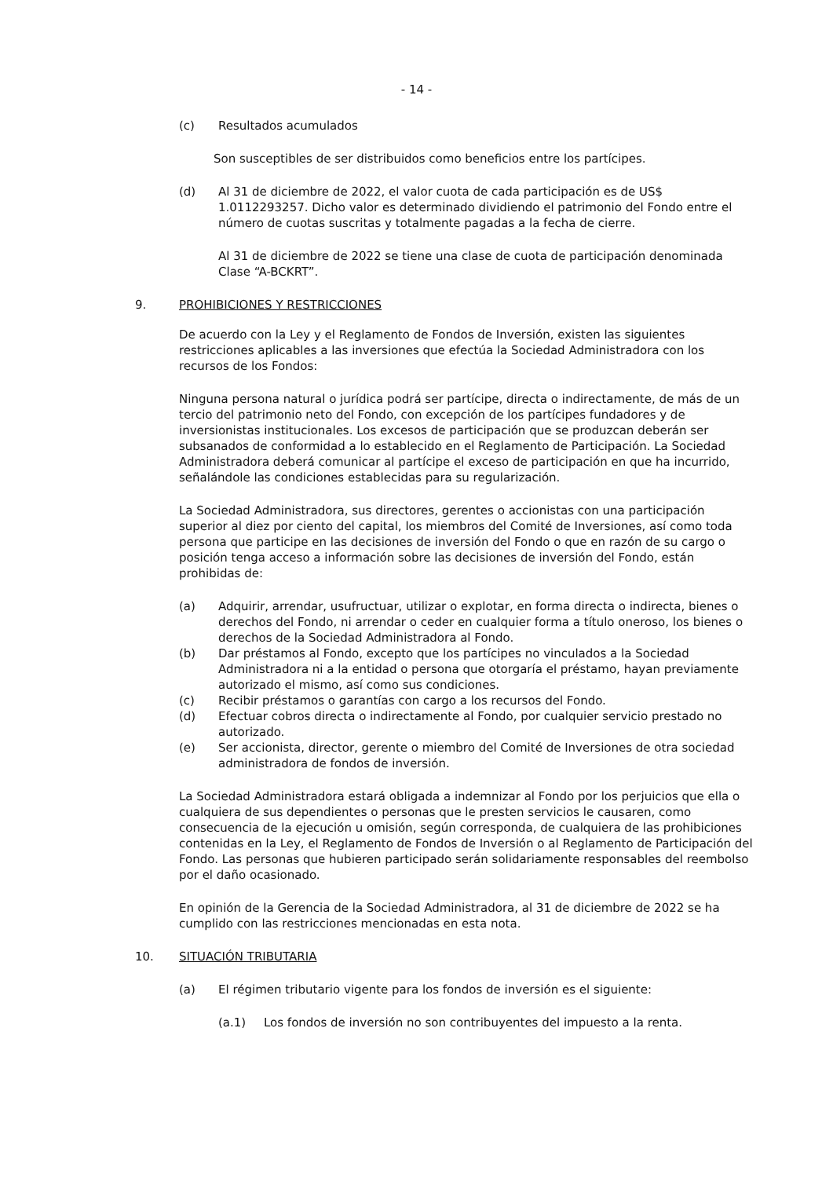- 14 -
(c) Resultados acumulados
Son susceptibles de ser distribuidos como beneficios entre los partícipes.
(d) Al 31 de diciembre de 2022, el valor cuota de cada participación es de US$ 1.0112293257. Dicho valor es determinado dividiendo el patrimonio del Fondo entre el número de cuotas suscritas y totalmente pagadas a la fecha de cierre.
Al 31 de diciembre de 2022 se tiene una clase de cuota de participación denominada Clase “A-BCKRT”.
9. PROHIBICIONES Y RESTRICCIONES
De acuerdo con la Ley y el Reglamento de Fondos de Inversión, existen las siguientes restricciones aplicables a las inversiones que efectúa la Sociedad Administradora con los recursos de los Fondos:
Ninguna persona natural o jurídica podrá ser partícipe, directa o indirectamente, de más de un tercio del patrimonio neto del Fondo, con excepción de los partícipes fundadores y de inversionistas institucionales. Los excesos de participación que se produzcan deberán ser subsanados de conformidad a lo establecido en el Reglamento de Participación. La Sociedad Administradora deberá comunicar al partícipe el exceso de participación en que ha incurrido, señalándole las condiciones establecidas para su regularización.
La Sociedad Administradora, sus directores, gerentes o accionistas con una participación superior al diez por ciento del capital, los miembros del Comité de Inversiones, así como toda persona que participe en las decisiones de inversión del Fondo o que en razón de su cargo o posición tenga acceso a información sobre las decisiones de inversión del Fondo, están prohibidas de:
(a) Adquirir, arrendar, usufructuar, utilizar o explotar, en forma directa o indirecta, bienes o derechos del Fondo, ni arrendar o ceder en cualquier forma a título oneroso, los bienes o derechos de la Sociedad Administradora al Fondo.
(b) Dar préstamos al Fondo, excepto que los partícipes no vinculados a la Sociedad Administradora ni a la entidad o persona que otorgaría el préstamo, hayan previamente autorizado el mismo, así como sus condiciones.
(c) Recibir préstamos o garantías con cargo a los recursos del Fondo.
(d) Efectuar cobros directa o indirectamente al Fondo, por cualquier servicio prestado no autorizado.
(e) Ser accionista, director, gerente o miembro del Comité de Inversiones de otra sociedad administradora de fondos de inversión.
La Sociedad Administradora estará obligada a indemnizar al Fondo por los perjuicios que ella o cualquiera de sus dependientes o personas que le presten servicios le causaren, como consecuencia de la ejecución u omisión, según corresponda, de cualquiera de las prohibiciones contenidas en la Ley, el Reglamento de Fondos de Inversión o al Reglamento de Participación del Fondo. Las personas que hubieren participado serán solidariamente responsables del reembolso por el daño ocasionado.
En opinión de la Gerencia de la Sociedad Administradora, al 31 de diciembre de 2022 se ha cumplido con las restricciones mencionadas en esta nota.
10. SITUACIÓN TRIBUTARIA
(a) El régimen tributario vigente para los fondos de inversión es el siguiente:
(a.1) Los fondos de inversión no son contribuyentes del impuesto a la renta.